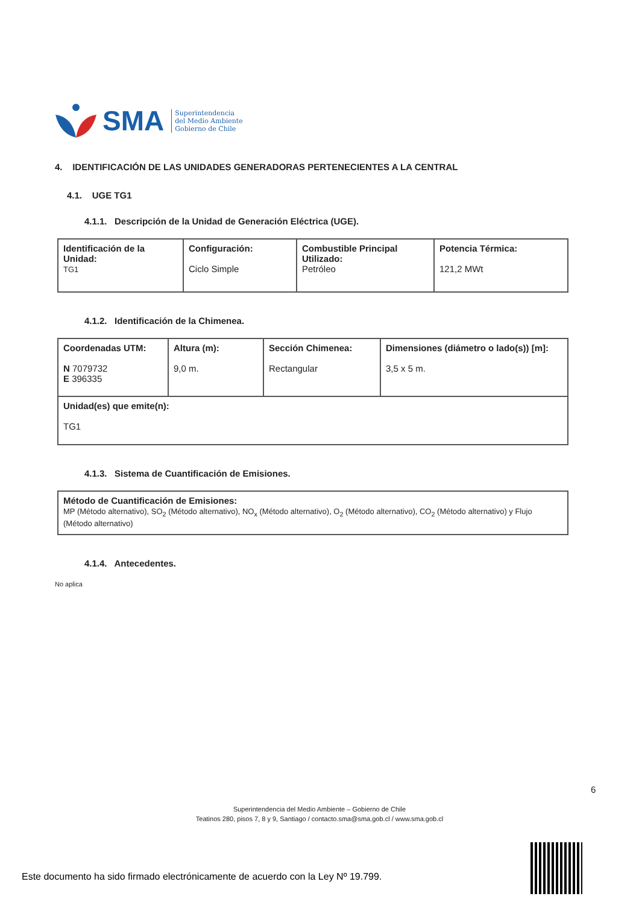SMA Superintendencia
del Medio Ambiente
Gobierno de Chile
4. IDENTIFICACIÓN DE LAS UNIDADES GENERADORAS PERTENECIENTES A LA CENTRAL
4.1. UGE TG1
4.1.1. Descripción de la Unidad de Generación Eléctrica (UGE).
| Identificación de la Unidad: TG1 | Configuración: Ciclo Simple | Combustible Principal Utilizado: Petróleo | Potencia Térmica: 121,2 MWt |
4.1.2. Identificación de la Chimenea.
| Coordenadas UTM: N 7079732 E 396335 | Altura (m): 9,0 m. | Sección Chimenea: Rectangular | Dimensiones (diámetro o lado(s)) [m]: 3,5 x 5 m. |
| Unidad(es) que emite(n): TG1 | | | |
4.1.3. Sistema de Cuantificación de Emisiones.
| Método de Cuantificación de Emisiones: MP (Método alternativo), SO<sub>2</sub> (Método alternativo), NO<sub>x</sub> (Método alternativo), O<sub>2</sub> (Método alternativo), CO<sub>2</sub> (Método alternativo) y Flujo (Método alternativo) |
4.1.4. Antecedentes.
No aplica
6
Superintendencia del Medio Ambiente – Gobierno de Chile
Teatinos 280, pisos 7, 8 y 9, Santiago / contacto.sma@sma.gob.cl / www.sma.gob.cl
Este documento ha sido firmado electrónicamente de acuerdo con la Ley Nº 19.799.